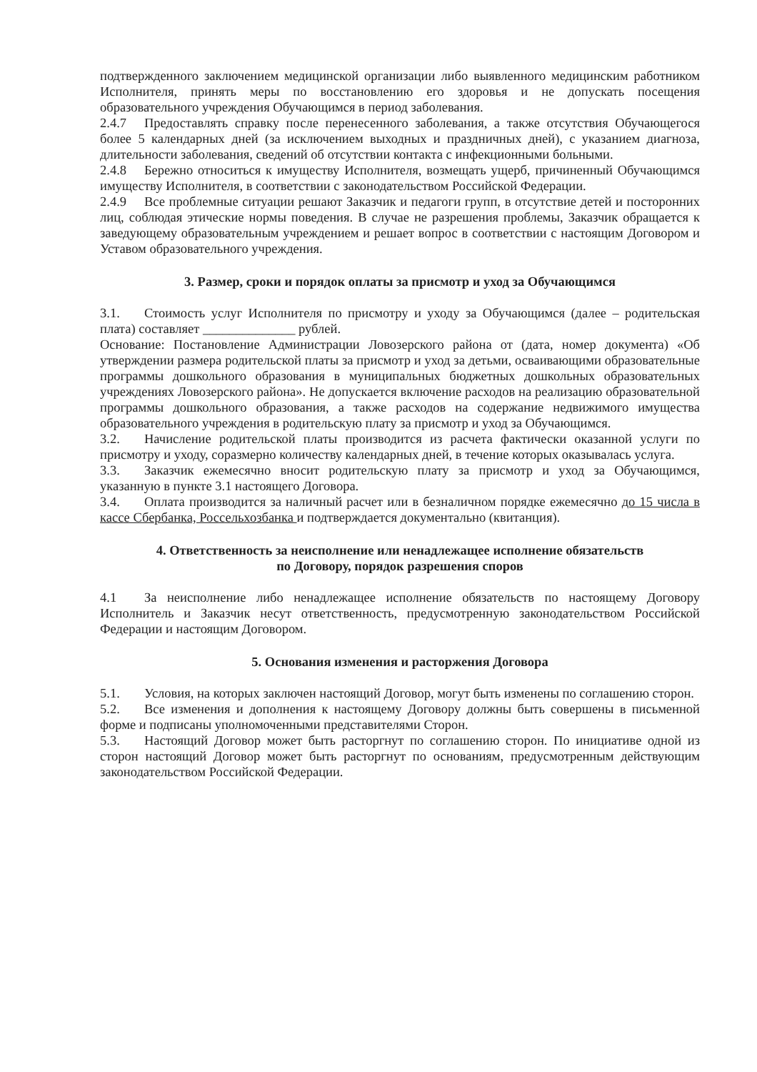подтвержденного заключением медицинской организации либо выявленного медицинским работником Исполнителя, принять меры по восстановлению его здоровья и не допускать посещения образовательного учреждения Обучающимся в период заболевания.
2.4.7 Предоставлять справку после перенесенного заболевания, а также отсутствия Обучающегося более 5 календарных дней (за исключением выходных и праздничных дней), с указанием диагноза, длительности заболевания, сведений об отсутствии контакта с инфекционными больными.
2.4.8 Бережно относиться к имуществу Исполнителя, возмещать ущерб, причиненный Обучающимся имуществу Исполнителя, в соответствии с законодательством Российской Федерации.
2.4.9 Все проблемные ситуации решают Заказчик и педагоги групп, в отсутствие детей и посторонних лиц, соблюдая этические нормы поведения. В случае не разрешения проблемы, Заказчик обращается к заведующему образовательным учреждением и решает вопрос в соответствии с настоящим Договором и Уставом образовательного учреждения.
3. Размер, сроки и порядок оплаты за присмотр и уход за Обучающимся
3.1. Стоимость услуг Исполнителя по присмотру и уходу за Обучающимся (далее – родительская плата) составляет ______________ рублей.
Основание: Постановление Администрации Ловозерского района от (дата, номер документа) «Об утверждении размера родительской платы за присмотр и уход за детьми, осваивающими образовательные программы дошкольного образования в муниципальных бюджетных дошкольных образовательных учреждениях Ловозерского района». Не допускается включение расходов на реализацию образовательной программы дошкольного образования, а также расходов на содержание недвижимого имущества образовательного учреждения в родительскую плату за присмотр и уход за Обучающимся.
3.2. Начисление родительской платы производится из расчета фактически оказанной услуги по присмотру и уходу, соразмерно количеству календарных дней, в течение которых оказывалась услуга.
3.3. Заказчик ежемесячно вносит родительскую плату за присмотр и уход за Обучающимся, указанную в пункте 3.1 настоящего Договора.
3.4. Оплата производится за наличный расчет или в безналичном порядке ежемесячно до 15 числа в кассе Сбербанка, Россельхозбанка и подтверждается документально (квитанция).
4. Ответственность за неисполнение или ненадлежащее исполнение обязательств
по Договору, порядок разрешения споров
4.1 За неисполнение либо ненадлежащее исполнение обязательств по настоящему Договору Исполнитель и Заказчик несут ответственность, предусмотренную законодательством Российской Федерации и настоящим Договором.
5. Основания изменения и расторжения Договора
5.1. Условия, на которых заключен настоящий Договор, могут быть изменены по соглашению сторон.
5.2. Все изменения и дополнения к настоящему Договору должны быть совершены в письменной форме и подписаны уполномоченными представителями Сторон.
5.3. Настоящий Договор может быть расторгнут по соглашению сторон. По инициативе одной из сторон настоящий Договор может быть расторгнут по основаниям, предусмотренным действующим законодательством Российской Федерации.